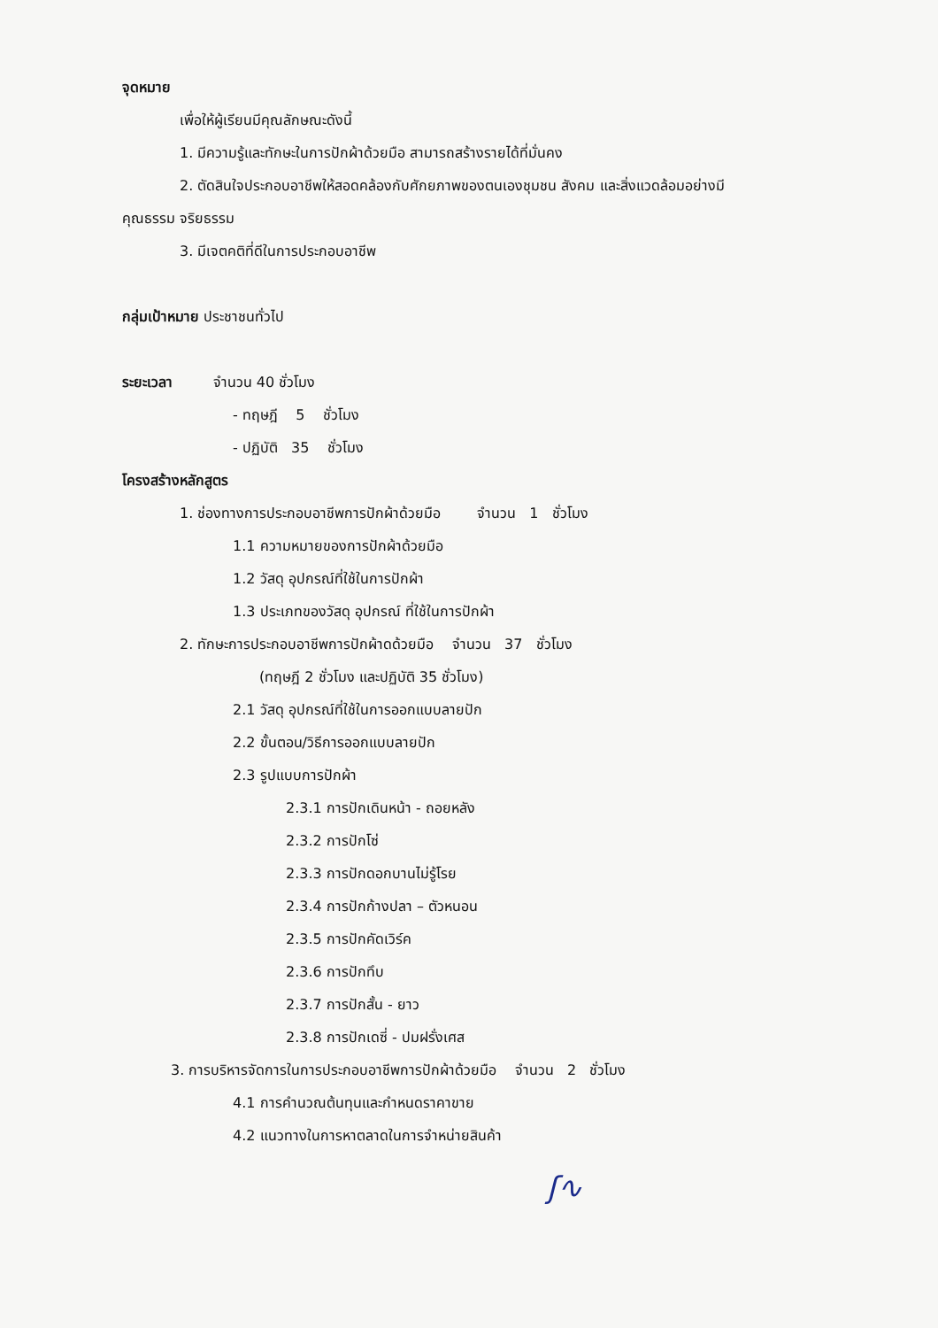จุดหมาย
เพื่อให้ผู้เรียนมีคุณลักษณะดังนี้
1. มีความรู้และทักษะในการปักผ้าด้วยมือ สามารถสร้างรายได้ที่มั่นคง
2. ตัดสินใจประกอบอาชีพให้สอดคล้องกับศักยภาพของตนเองชุมชน สังคม และสิ่งแวดล้อมอย่างมี
คุณธรรม จริยธรรม
3. มีเจตคติที่ดีในการประกอบอาชีพ
กลุ่มเป้าหมาย ประชาชนทั่วไป
ระยะเวลา จำนวน 40 ชั่วโมง
- ทฤษฎี 5 ชั่วโมง
- ปฏิบัติ 35 ชั่วโมง
โครงสร้างหลักสูตร
1. ช่องทางการประกอบอาชีพการปักผ้าด้วยมือ จำนวน 1 ชั่วโมง
1.1 ความหมายของการปักผ้าด้วยมือ
1.2 วัสดุ อุปกรณ์ที่ใช้ในการปักผ้า
1.3 ประเภทของวัสดุ อุปกรณ์ ที่ใช้ในการปักผ้า
2. ทักษะการประกอบอาชีพการปักผ้าดด้วยมือ จำนวน 37 ชั่วโมง
(ทฤษฎี 2 ชั่วโมง และปฏิบัติ 35 ชั่วโมง)
2.1 วัสดุ อุปกรณ์ที่ใช้ในการออกแบบลายปัก
2.2 ขั้นตอน/วิธีการออกแบบลายปัก
2.3 รูปแบบการปักผ้า
2.3.1 การปักเดินหน้า - ถอยหลัง
2.3.2 การปักโซ่
2.3.3 การปักดอกบานไม่รู้โรย
2.3.4 การปักก้างปลา – ตัวหนอน
2.3.5 การปักคัดเวิร์ค
2.3.6 การปักทึบ
2.3.7 การปักสั้น - ยาว
2.3.8 การปักเดซี่ - ปมฝรั่งเศส
3. การบริหารจัดการในการประกอบอาชีพการปักผ้าด้วยมือ จำนวน 2 ชั่วโมง
4.1 การคำนวณต้นทุนและกำหนดราคาขาย
4.2 แนวทางในการหาตลาดในการจำหน่ายสินค้า
ʃ∿